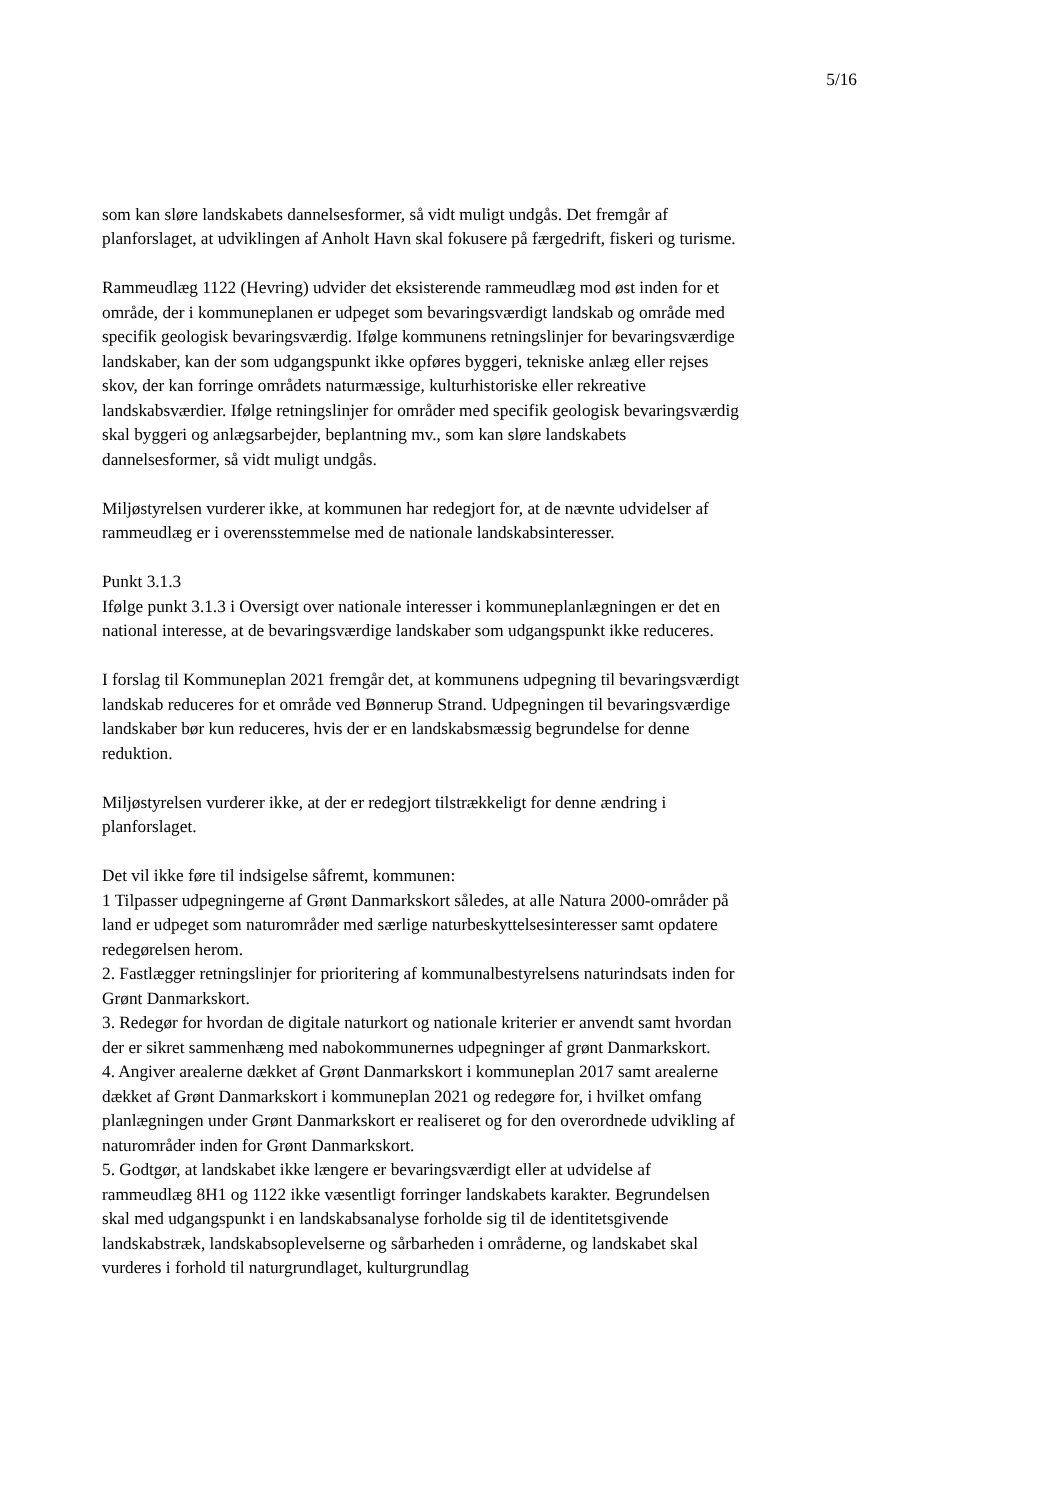5/16
som kan sløre landskabets dannelsesformer, så vidt muligt undgås. Det fremgår af planforslaget, at udviklingen af Anholt Havn skal fokusere på færgedrift, fiskeri og turisme.
Rammeudlæg 1122 (Hevring) udvider det eksisterende rammeudlæg mod øst inden for et område, der i kommuneplanen er udpeget som bevaringsværdigt landskab og område med specifik geologisk bevaringsværdig. Ifølge kommunens retningslinjer for bevaringsværdige landskaber, kan der som udgangspunkt ikke opføres byggeri, tekniske anlæg eller rejses skov, der kan forringe områdets naturmæssige, kulturhistoriske eller rekreative landskabsværdier. Ifølge retningslinjer for områder med specifik geologisk bevaringsværdig skal byggeri og anlægsarbejder, beplantning mv., som kan sløre landskabets dannelsesformer, så vidt muligt undgås.
Miljøstyrelsen vurderer ikke, at kommunen har redegjort for, at de nævnte udvidelser af rammeudlæg er i overensstemmelse med de nationale landskabsinteresser.
Punkt 3.1.3
Ifølge punkt 3.1.3 i Oversigt over nationale interesser i kommuneplanlægningen er det en national interesse, at de bevaringsværdige landskaber som udgangspunkt ikke reduceres.
I forslag til Kommuneplan 2021 fremgår det, at kommunens udpegning til bevaringsværdigt landskab reduceres for et område ved Bønnerup Strand. Udpegningen til bevaringsværdige landskaber bør kun reduceres, hvis der er en landskabsmæssig begrundelse for denne reduktion.
Miljøstyrelsen vurderer ikke, at der er redegjort tilstrækkeligt for denne ændring i planforslaget.
Det vil ikke føre til indsigelse såfremt, kommunen:
1 Tilpasser udpegningerne af Grønt Danmarkskort således, at alle Natura 2000-områder på land er udpeget som naturområder med særlige naturbeskyttelsesinteresser samt opdatere redegørelsen herom.
2. Fastlægger retningslinjer for prioritering af kommunalbestyrelsens naturindsats inden for Grønt Danmarkskort.
3. Redegør for hvordan de digitale naturkort og nationale kriterier er anvendt samt hvordan der er sikret sammenhæng med nabokommunernes udpegninger af grønt Danmarkskort.
4. Angiver arealerne dækket af Grønt Danmarkskort i kommuneplan 2017 samt arealerne dækket af Grønt Danmarkskort i kommuneplan 2021 og redegøre for, i hvilket omfang planlægningen under Grønt Danmarkskort er realiseret og for den overordnede udvikling af naturområder inden for Grønt Danmarkskort.
5. Godtgør, at landskabet ikke længere er bevaringsværdigt eller at udvidelse af rammeudlæg 8H1 og 1122 ikke væsentligt forringer landskabets karakter. Begrundelsen skal med udgangspunkt i en landskabsanalyse forholde sig til de identitetsgivende landskabstræk, landskabsoplevelserne og sårbarheden i områderne, og landskabet skal vurderes i forhold til naturgrundlaget, kulturgrundlag